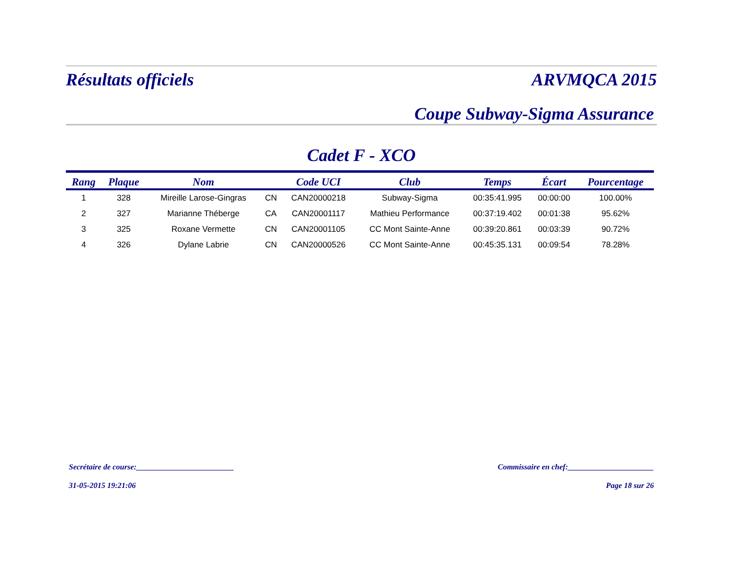Résultats officiels ARVMQCA 2015
Coupe Subway-Sigma Assurance
Cadet F - XCO
| Rang | Plaque | Nom | | Code UCI | Club | Temps | Écart | Pourcentage |
| --- | --- | --- | --- | --- | --- | --- | --- | --- |
| 1 | 328 | Mireille Larose-Gingras | CN | CAN20000218 | Subway-Sigma | 00:35:41.995 | 00:00:00 | 100.00% |
| 2 | 327 | Marianne Théberge | CA | CAN20001117 | Mathieu Performance | 00:37:19.402 | 00:01:38 | 95.62% |
| 3 | 325 | Roxane Vermette | CN | CAN20001105 | CC Mont Sainte-Anne | 00:39:20.861 | 00:03:39 | 90.72% |
| 4 | 326 | Dylane Labrie | CN | CAN20000526 | CC Mont Sainte-Anne | 00:45:35.131 | 00:09:54 | 78.28% |
Secrétaire de course:_________________________ Commissaire en chef:______________________
31-05-2015 19:21:06 Page 18 sur 26